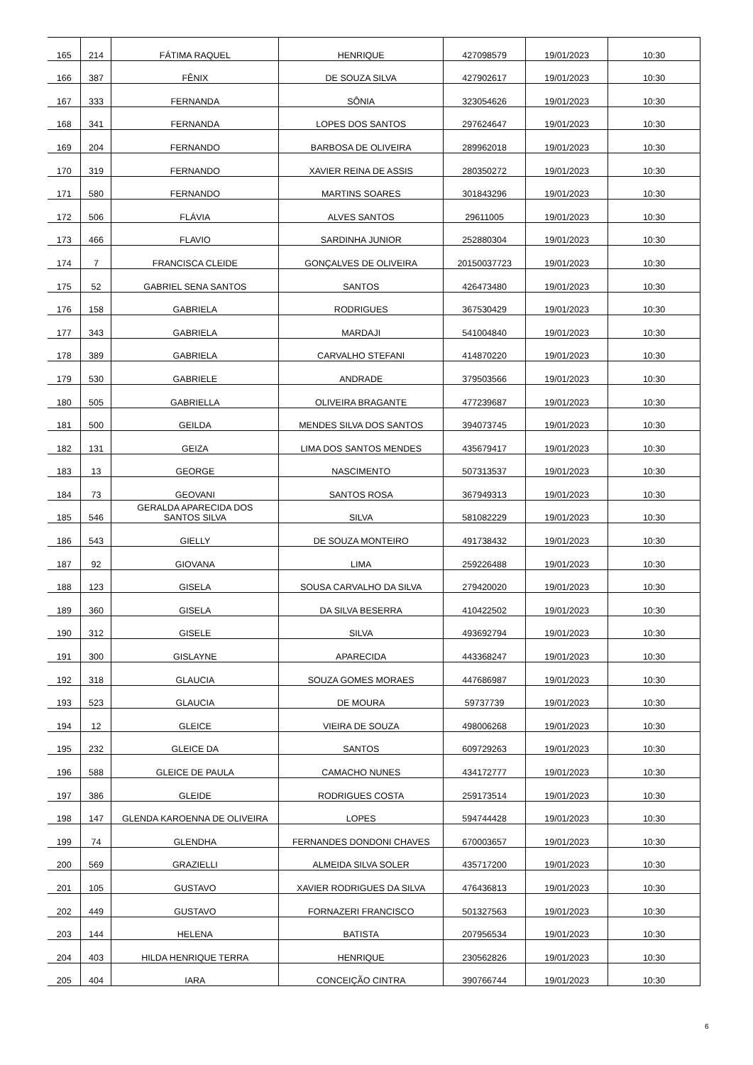| 165 | 214 | FÁTIMA RAQUEL | HENRIQUE | 427098579 | 19/01/2023 | 10:30 |
| 166 | 387 | FÊNIX | DE SOUZA SILVA | 427902617 | 19/01/2023 | 10:30 |
| 167 | 333 | FERNANDA | SÔNIA | 323054626 | 19/01/2023 | 10:30 |
| 168 | 341 | FERNANDA | LOPES DOS SANTOS | 297624647 | 19/01/2023 | 10:30 |
| 169 | 204 | FERNANDO | BARBOSA DE OLIVEIRA | 289962018 | 19/01/2023 | 10:30 |
| 170 | 319 | FERNANDO | XAVIER REINA DE ASSIS | 280350272 | 19/01/2023 | 10:30 |
| 171 | 580 | FERNANDO | MARTINS SOARES | 301843296 | 19/01/2023 | 10:30 |
| 172 | 506 | FLÁVIA | ALVES SANTOS | 29611005 | 19/01/2023 | 10:30 |
| 173 | 466 | FLAVIO | SARDINHA JUNIOR | 252880304 | 19/01/2023 | 10:30 |
| 174 | 7 | FRANCISCA CLEIDE | GONÇALVES DE OLIVEIRA | 20150037723 | 19/01/2023 | 10:30 |
| 175 | 52 | GABRIEL SENA SANTOS | SANTOS | 426473480 | 19/01/2023 | 10:30 |
| 176 | 158 | GABRIELA | RODRIGUES | 367530429 | 19/01/2023 | 10:30 |
| 177 | 343 | GABRIELA | MARDAJI | 541004840 | 19/01/2023 | 10:30 |
| 178 | 389 | GABRIELA | CARVALHO STEFANI | 414870220 | 19/01/2023 | 10:30 |
| 179 | 530 | GABRIELE | ANDRADE | 379503566 | 19/01/2023 | 10:30 |
| 180 | 505 | GABRIELLA | OLIVEIRA BRAGANTE | 477239687 | 19/01/2023 | 10:30 |
| 181 | 500 | GEILDA | MENDES SILVA DOS SANTOS | 394073745 | 19/01/2023 | 10:30 |
| 182 | 131 | GEIZA | LIMA DOS SANTOS MENDES | 435679417 | 19/01/2023 | 10:30 |
| 183 | 13 | GEORGE | NASCIMENTO | 507313537 | 19/01/2023 | 10:30 |
| 184 | 73 | GEOVANI | SANTOS ROSA | 367949313 | 19/01/2023 | 10:30 |
| 185 | 546 | GERALDA APARECIDA DOS SANTOS SILVA | SILVA | 581082229 | 19/01/2023 | 10:30 |
| 186 | 543 | GIELLY | DE SOUZA MONTEIRO | 491738432 | 19/01/2023 | 10:30 |
| 187 | 92 | GIOVANA | LIMA | 259226488 | 19/01/2023 | 10:30 |
| 188 | 123 | GISELA | SOUSA CARVALHO DA SILVA | 279420020 | 19/01/2023 | 10:30 |
| 189 | 360 | GISELA | DA SILVA BESERRA | 410422502 | 19/01/2023 | 10:30 |
| 190 | 312 | GISELE | SILVA | 493692794 | 19/01/2023 | 10:30 |
| 191 | 300 | GISLAYNE | APARECIDA | 443368247 | 19/01/2023 | 10:30 |
| 192 | 318 | GLAUCIA | SOUZA GOMES MORAES | 447686987 | 19/01/2023 | 10:30 |
| 193 | 523 | GLAUCIA | DE MOURA | 59737739 | 19/01/2023 | 10:30 |
| 194 | 12 | GLEICE | VIEIRA DE SOUZA | 498006268 | 19/01/2023 | 10:30 |
| 195 | 232 | GLEICE DA | SANTOS | 609729263 | 19/01/2023 | 10:30 |
| 196 | 588 | GLEICE DE PAULA | CAMACHO NUNES | 434172777 | 19/01/2023 | 10:30 |
| 197 | 386 | GLEIDE | RODRIGUES COSTA | 259173514 | 19/01/2023 | 10:30 |
| 198 | 147 | GLENDA KAROENNA DE OLIVEIRA | LOPES | 594744428 | 19/01/2023 | 10:30 |
| 199 | 74 | GLENDHA | FERNANDES DONDONI CHAVES | 670003657 | 19/01/2023 | 10:30 |
| 200 | 569 | GRAZIELLI | ALMEIDA SILVA SOLER | 435717200 | 19/01/2023 | 10:30 |
| 201 | 105 | GUSTAVO | XAVIER RODRIGUES DA SILVA | 476436813 | 19/01/2023 | 10:30 |
| 202 | 449 | GUSTAVO | FORNAZERI FRANCISCO | 501327563 | 19/01/2023 | 10:30 |
| 203 | 144 | HELENA | BATISTA | 207956534 | 19/01/2023 | 10:30 |
| 204 | 403 | HILDA HENRIQUE TERRA | HENRIQUE | 230562826 | 19/01/2023 | 10:30 |
| 205 | 404 | IARA | CONCEIÇÃO CINTRA | 390766744 | 19/01/2023 | 10:30 |
6